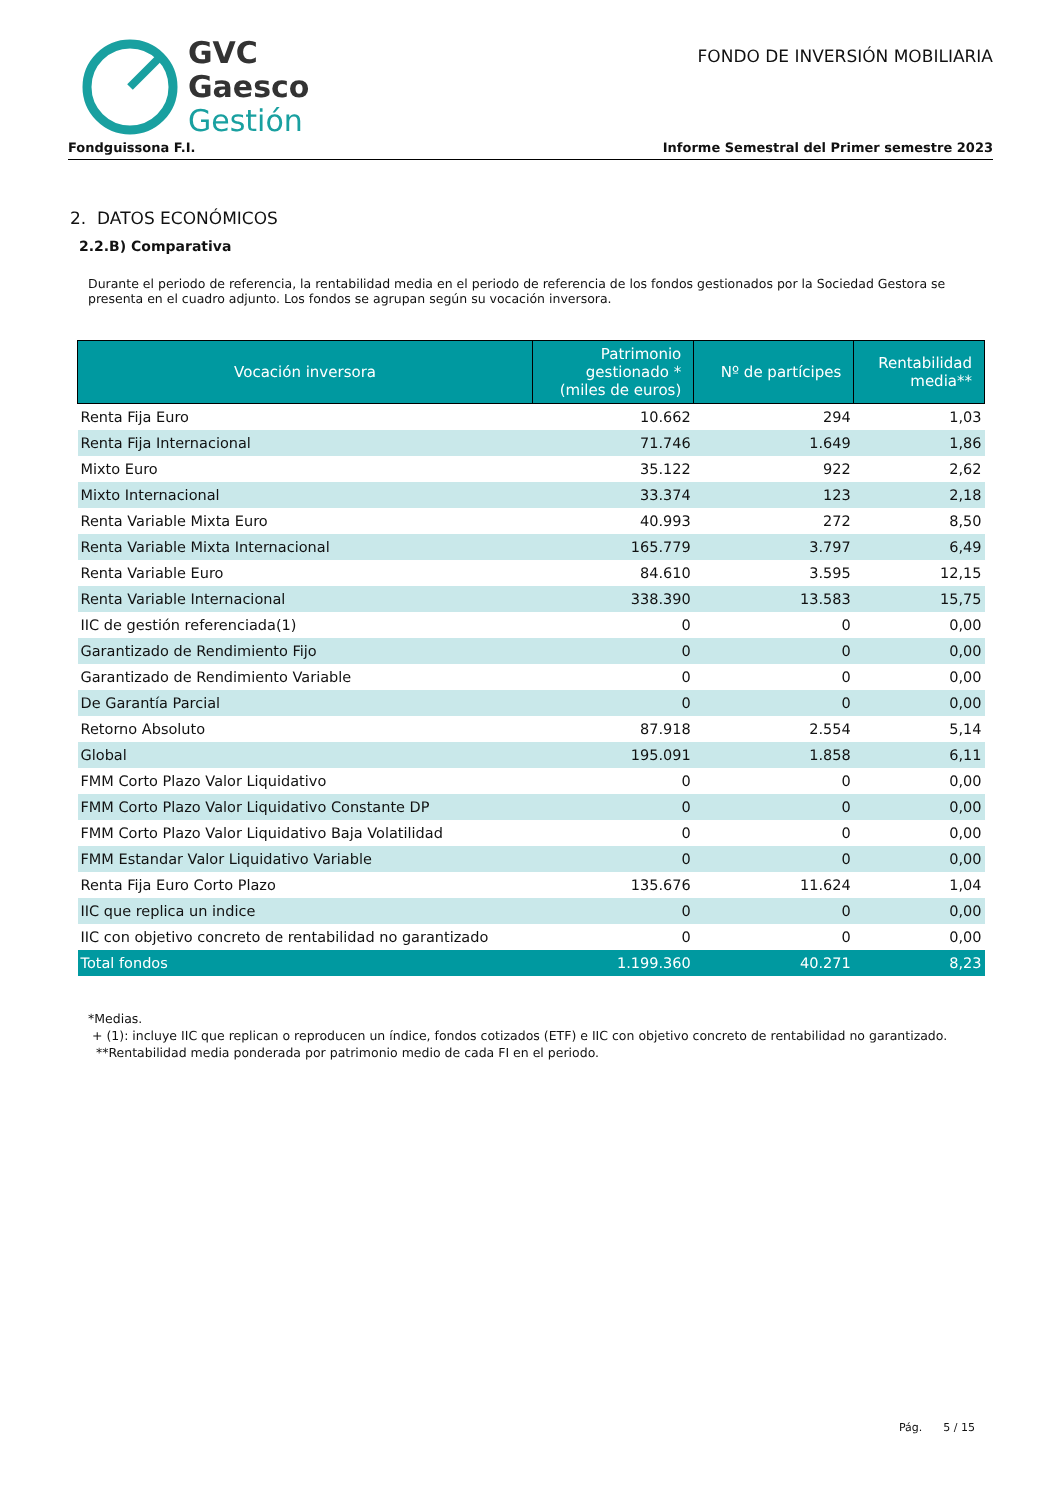GVC
Gaesco
Gestión
FONDO DE INVERSIÓN MOBILIARIA
Fondguissona F.I. Informe Semestral del Primer semestre 2023
2. DATOS ECONÓMICOS
2.2.B) Comparativa
Durante el periodo de referencia, la rentabilidad media en el periodo de referencia de los fondos gestionados por la Sociedad Gestora se presenta en el cuadro adjunto. Los fondos se agrupan según su vocación inversora.
| Vocación inversora | Patrimonio gestionado * (miles de euros) | Nº de partícipes | Rentabilidad media** |
| --- | --- | --- | --- |
| Renta Fija Euro | 10.662 | 294 | 1,03 |
| Renta Fija Internacional | 71.746 | 1.649 | 1,86 |
| Mixto Euro | 35.122 | 922 | 2,62 |
| Mixto Internacional | 33.374 | 123 | 2,18 |
| Renta Variable Mixta Euro | 40.993 | 272 | 8,50 |
| Renta Variable Mixta Internacional | 165.779 | 3.797 | 6,49 |
| Renta Variable Euro | 84.610 | 3.595 | 12,15 |
| Renta Variable Internacional | 338.390 | 13.583 | 15,75 |
| IIC de gestión referenciada(1) | 0 | 0 | 0,00 |
| Garantizado de Rendimiento Fijo | 0 | 0 | 0,00 |
| Garantizado de Rendimiento Variable | 0 | 0 | 0,00 |
| De Garantía Parcial | 0 | 0 | 0,00 |
| Retorno Absoluto | 87.918 | 2.554 | 5,14 |
| Global | 195.091 | 1.858 | 6,11 |
| FMM Corto Plazo Valor Liquidativo | 0 | 0 | 0,00 |
| FMM Corto Plazo Valor Liquidativo Constante DP | 0 | 0 | 0,00 |
| FMM Corto Plazo Valor Liquidativo Baja Volatilidad | 0 | 0 | 0,00 |
| FMM Estandar Valor Liquidativo Variable | 0 | 0 | 0,00 |
| Renta Fija Euro Corto Plazo | 135.676 | 11.624 | 1,04 |
| IIC que replica un indice | 0 | 0 | 0,00 |
| IIC con objetivo concreto de rentabilidad no garantizado | 0 | 0 | 0,00 |
| Total fondos | 1.199.360 | 40.271 | 8,23 |
*Medias.
+ (1): incluye IIC que replican o reproducen un índice, fondos cotizados (ETF) e IIC con objetivo concreto de rentabilidad no garantizado.
**Rentabilidad media ponderada por patrimonio medio de cada FI en el periodo.
Pág. 5 / 15